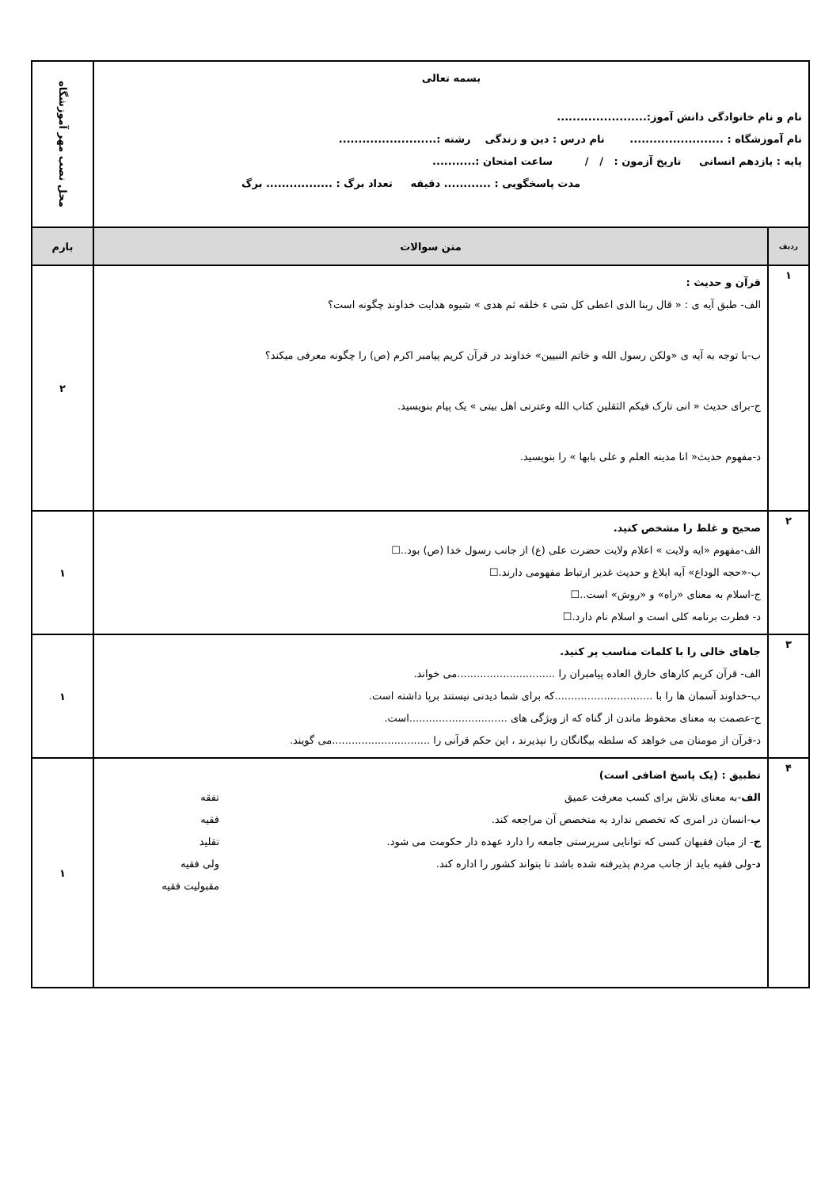| بسمه تعالی نام و نام خانوادگی دانش آموز:....................... نام آموزشگاه : ........................ نام درس : دین و زندگی رشته :......................... پایه : یازدهم انسانی تاریخ آزمون : / / ساعت امتحان :........... مدت پاسخگویی : ............ دقیقه تعداد برگ : ................. برگ | | محل نصب مهر آموزشگاه |
| ردیف | متن سوالات | بارم |
| ۱ | قرآن و حدیث : الف- طبق آیه ی : « قال ربنا الذی اعطی کل شی ء خلقه ثم هدی » شیوه هدایت خداوند چگونه است؟ ب-با توجه به آیه ی «ولکن رسول الله و خاتم النبیین» خداوند در قرآن کریم پیامبر اکرم (ص) را چگونه معرفی میکند؟ ج-برای حدیث « انی تارک فیکم الثقلین کتاب الله وعترتی اهل بیتی » یک پیام بنویسید. د-مفهوم حدیث« انا مدینه العلم و علی بابها » را بنویسید. | ۲ |
| ۲ | صحیح و غلط را مشخص کنید. الف-مفهوم «ایه ولایت » اعلام ولایت حضرت علی (ع) از جانب رسول خدا (ص) بود..☐ ب-«حجه الوداع» آیه ابلاغ و حدیث غدیر ارتباط مفهومی دارند.☐ ج-اسلام به معنای «راه» و «روش» است..☐ د- فطرت برنامه کلی است و اسلام نام دارد.☐ | ۱ |
| ۳ | جاهای خالی را با کلمات مناسب پر کنید. الف- قرآن کریم کارهای خارق العاده پیامبران را ..............................می خواند. ب-خداوند آسمان ها را با ..............................که برای شما دیدنی نیستند برپا داشته است. ج-عصمت به معنای محفوظ ماندن از گناه که از ویژگی های ..............................است. د-قرآن از مومنان می خواهد که سلطه بیگانگان را نپذیرند ، این حکم قرآنی را ..............................می گویند. | ۱ |
| ۴ | تطبیق : (یک پاسخ اضافی است) الف -به معنای تلاش برای کسب معرفت عمیق تفقه ب -انسان در امری که تخصص ندارد به متخصص آن مراجعه کند. فقیه ج - از میان فقیهان کسی که توانایی سرپرستی جامعه را دارد عهده دار حکومت می شود. تقلید د -ولی فقیه باید از جانب مردم پذیرفته شده باشد تا بتواند کشور را اداره کند. ولی فقیه مقبولیت فقیه | ۱ |